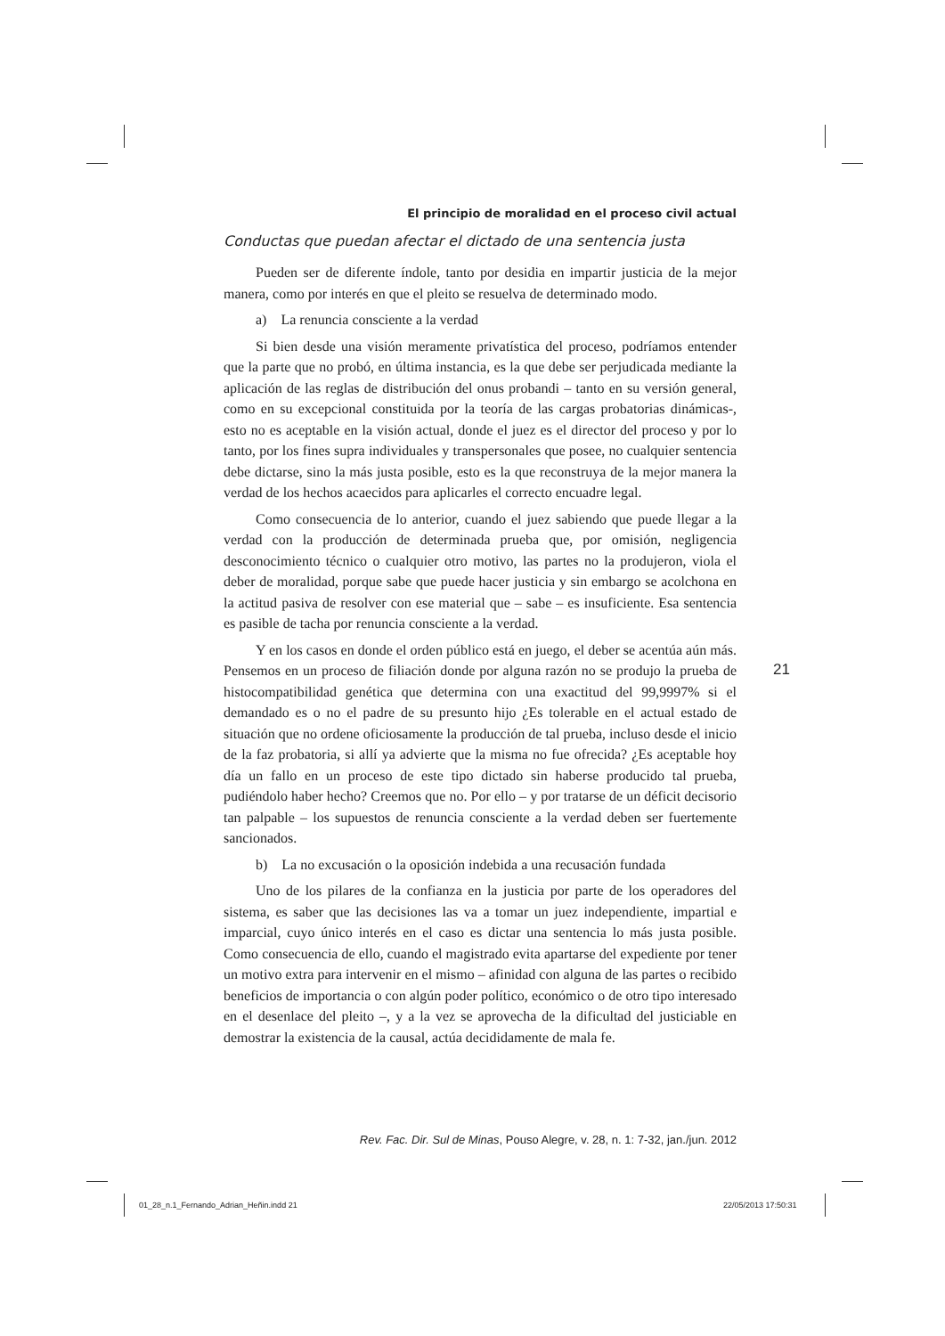El principio de moralidad en el proceso civil actual
Conductas que puedan afectar el dictado de una sentencia justa
Pueden ser de diferente índole, tanto por desidia en impartir justicia de la mejor manera, como por interés en que el pleito se resuelva de determinado modo.
a) La renuncia consciente a la verdad
Si bien desde una visión meramente privatística del proceso, podríamos entender que la parte que no probó, en última instancia, es la que debe ser perjudicada mediante la aplicación de las reglas de distribución del onus probandi – tanto en su versión general, como en su excepcional constituida por la teoría de las cargas probatorias dinámicas-, esto no es aceptable en la visión actual, donde el juez es el director del proceso y por lo tanto, por los fines supra individuales y transpersonales que posee, no cualquier sentencia debe dictarse, sino la más justa posible, esto es la que reconstruya de la mejor manera la verdad de los hechos acaecidos para aplicarles el correcto encuadre legal.
Como consecuencia de lo anterior, cuando el juez sabiendo que puede llegar a la verdad con la producción de determinada prueba que, por omisión, negligencia desconocimiento técnico o cualquier otro motivo, las partes no la produjeron, viola el deber de moralidad, porque sabe que puede hacer justicia y sin embargo se acolchona en la actitud pasiva de resolver con ese material que – sabe – es insuficiente. Esa sentencia es pasible de tacha por renuncia consciente a la verdad.
Y en los casos en donde el orden público está en juego, el deber se acentúa aún más. Pensemos en un proceso de filiación donde por alguna razón no se produjo la prueba de histocompatibilidad genética que determina con una exactitud del 99,9997% si el demandado es o no el padre de su presunto hijo ¿Es tolerable en el actual estado de situación que no ordene oficiosamente la producción de tal prueba, incluso desde el inicio de la faz probatoria, si allí ya advierte que la misma no fue ofrecida? ¿Es aceptable hoy día un fallo en un proceso de este tipo dictado sin haberse producido tal prueba, pudiéndolo haber hecho? Creemos que no. Por ello – y por tratarse de un déficit decisorio tan palpable – los supuestos de renuncia consciente a la verdad deben ser fuertemente sancionados.
b) La no excusación o la oposición indebida a una recusación fundada
Uno de los pilares de la confianza en la justicia por parte de los operadores del sistema, es saber que las decisiones las va a tomar un juez independiente, impartial e imparcial, cuyo único interés en el caso es dictar una sentencia lo más justa posible. Como consecuencia de ello, cuando el magistrado evita apartarse del expediente por tener un motivo extra para intervenir en el mismo – afinidad con alguna de las partes o recibido beneficios de importancia o con algún poder político, económico o de otro tipo interesado en el desenlace del pleito –, y a la vez se aprovecha de la dificultad del justiciable en demostrar la existencia de la causal, actúa decididamente de mala fe.
21
Rev. Fac. Dir. Sul de Minas, Pouso Alegre, v. 28, n. 1: 7-32, jan./jun. 2012
01_28_n.1_Fernando_Adrian_Heñin.indd 21
22/05/2013 17:50:31